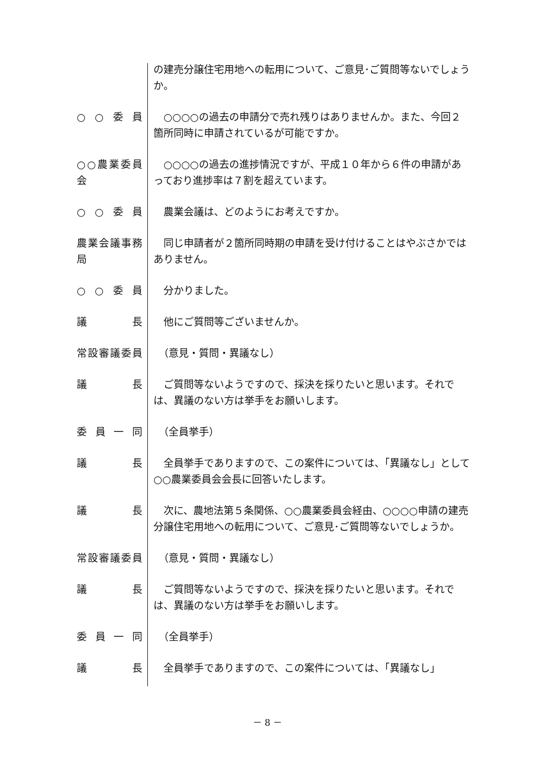の建売分譲住宅用地への転用について、ご意見･ご質問等ないでしょうか。
○ ○ 委 員 　○○○○の過去の申請分で売れ残りはありませんか。また、今回２箇所同時に申請されているが可能ですか。
○○農業委員会 　○○○○の過去の進捗情況ですが、平成１０年から６件の申請があっており進捗率は７割を超えています。
○ ○ 委 員 　農業会議は、どのようにお考えですか。
農業会議事務局
　同じ申請者が２箇所同時期の申請を受け付けることはやぶさかではありません。
○ ○ 委 員 　分かりました。
議 長 　他にご質問等ございませんか。
常設審議委員 　（意見・質問・異議なし）
議 長 　ご質問等ないようですので、採決を採りたいと思います。それでは、異議のない方は挙手をお願いします。
委 員 一 同 　（全員挙手）
議 長 　全員挙手でありますので、この案件については、「異議なし」として○○農業委員会会長に回答いたします。
議 長 　次に、農地法第５条関係、○○農業委員会経由、○○○○申請の建売分譲住宅用地への転用について、ご意見･ご質問等ないでしょうか。
常設審議委員 　（意見・質問・異議なし）
議 長 　ご質問等ないようですので、採決を採りたいと思います。それでは、異議のない方は挙手をお願いします。
委 員 一 同 　（全員挙手）
議 長 　全員挙手でありますので、この案件については、「異議なし」
－ 8 －